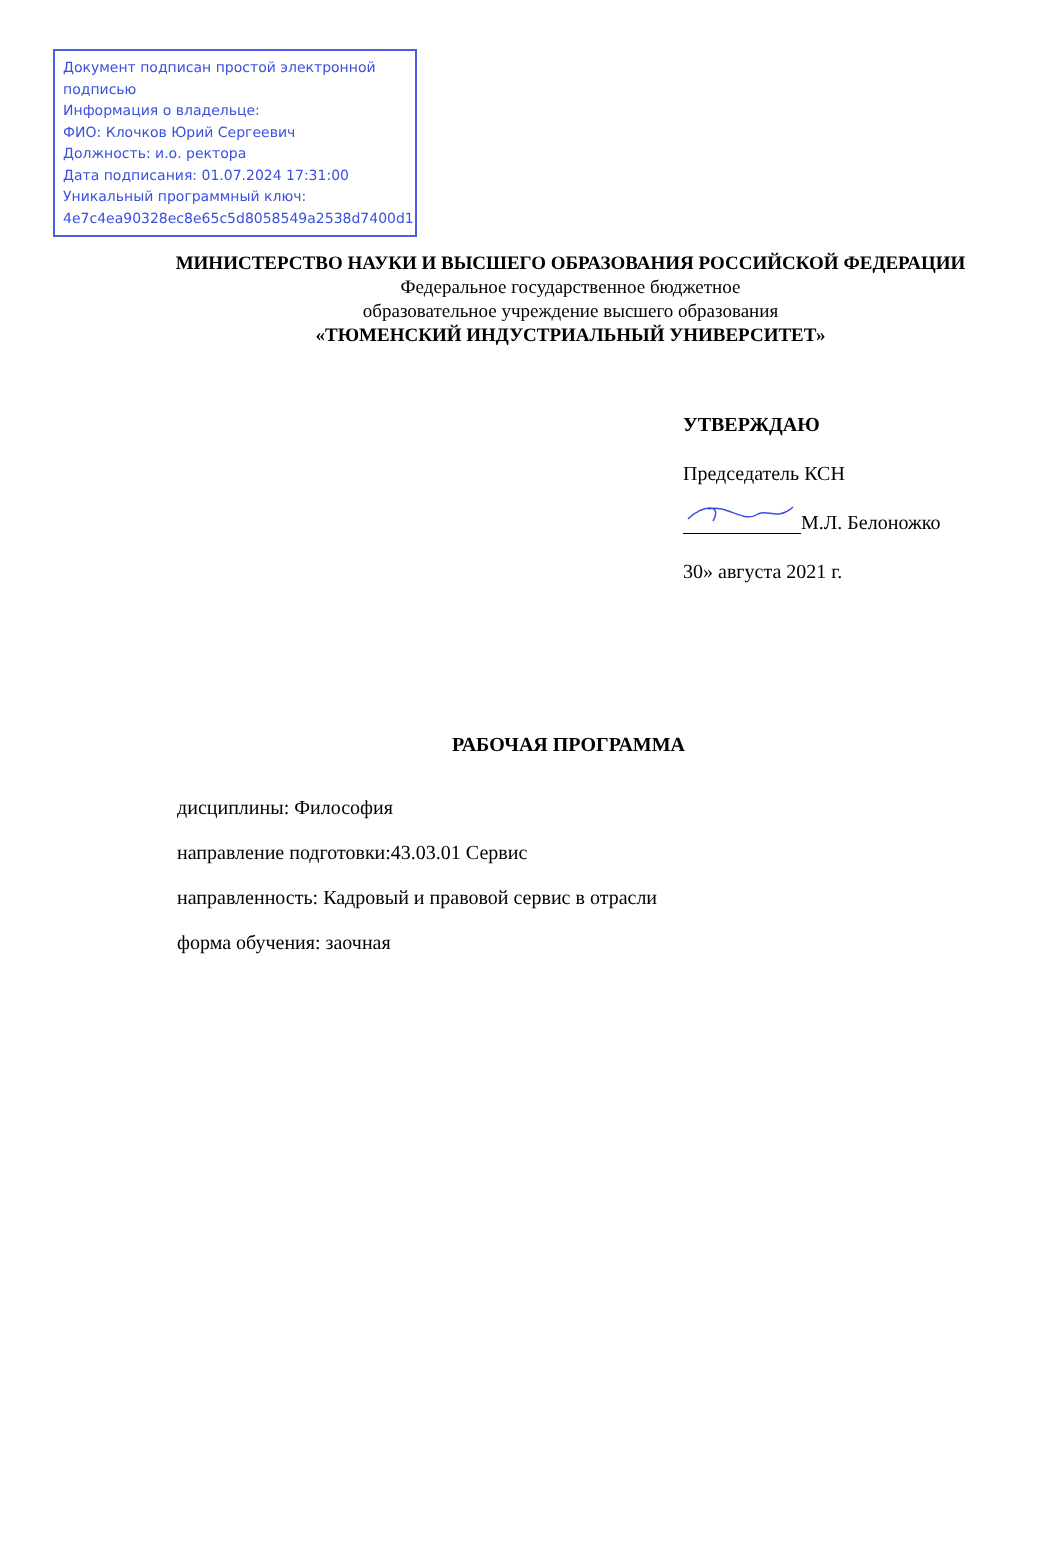Документ подписан простой электронной подписью
Информация о владельце:
ФИО: Клочков Юрий Сергеевич
Должность: и.о. ректора
Дата подписания: 01.07.2024 17:31:00
Уникальный программный ключ:
4e7c4ea90328ec8e65c5d8058549a2538d7400d1
МИНИСТЕРСТВО НАУКИ И ВЫСШЕГО ОБРАЗОВАНИЯ РОССИЙСКОЙ ФЕДЕРАЦИИ
Федеральное государственное бюджетное
образовательное учреждение высшего образования
«ТЮМЕНСКИЙ ИНДУСТРИАЛЬНЫЙ УНИВЕРСИТЕТ»
УТВЕРЖДАЮ
Председатель КСН
М.Л. Белоножко
30» августа 2021 г.
РАБОЧАЯ ПРОГРАММА
дисциплины: Философия
направление подготовки:43.03.01 Сервис
направленность: Кадровый и правовой сервис в отрасли
форма обучения: заочная